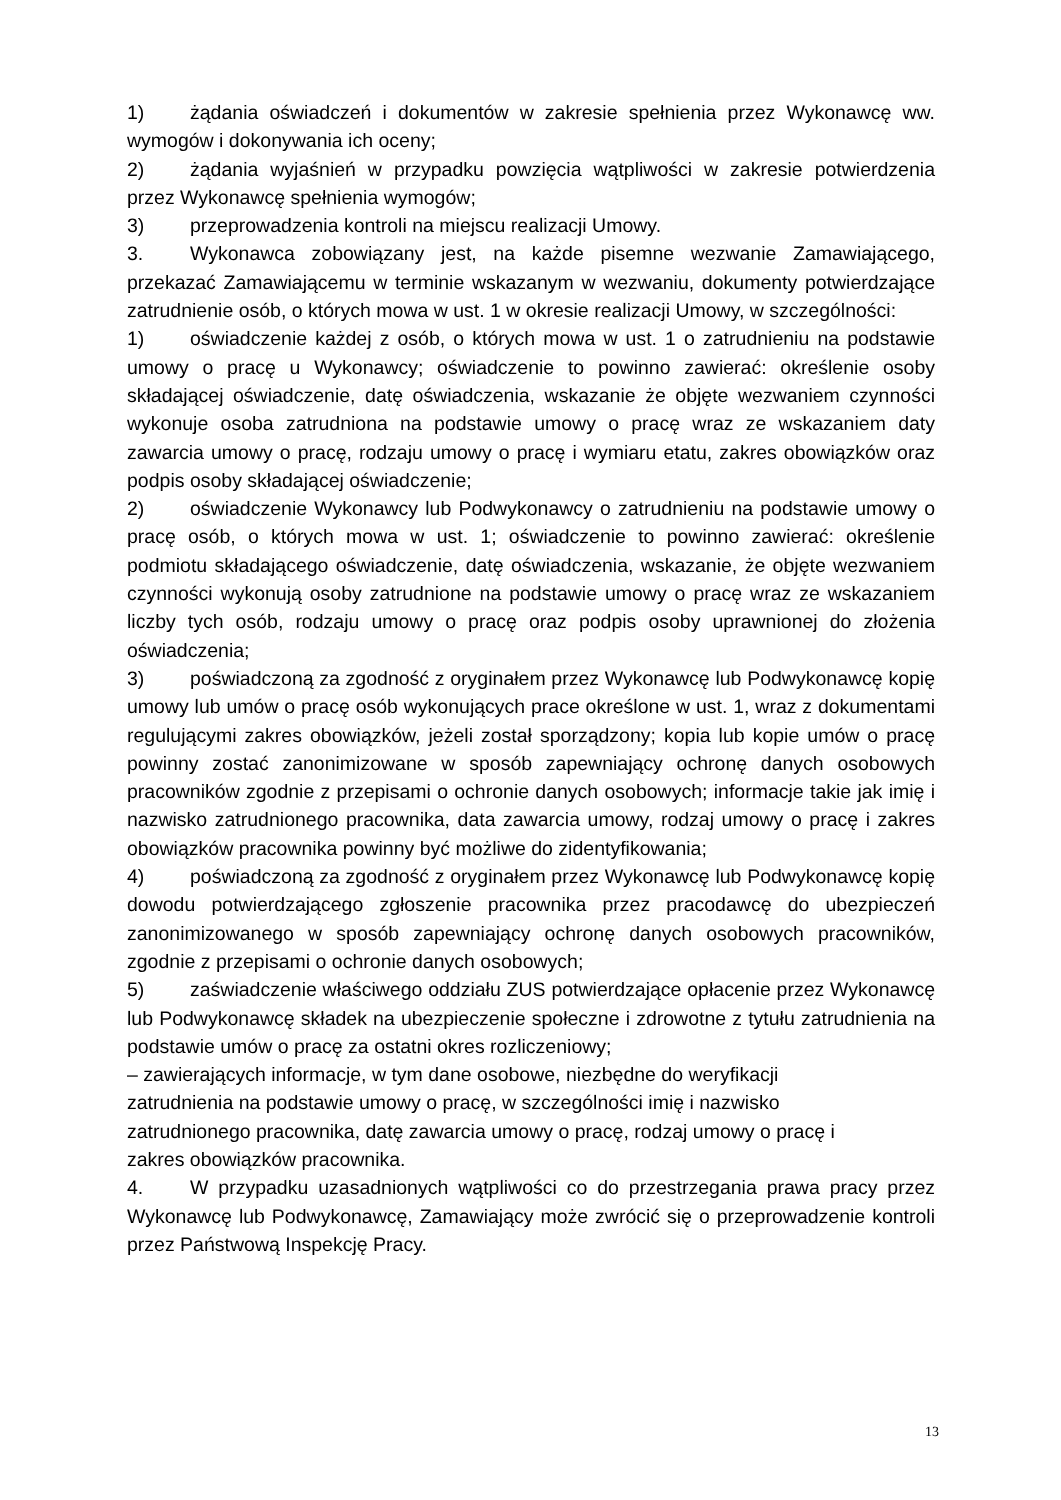1) żądania oświadczeń i dokumentów w zakresie spełnienia przez Wykonawcę ww. wymogów i dokonywania ich oceny;
2) żądania wyjaśnień w przypadku powzięcia wątpliwości w zakresie potwierdzenia przez Wykonawcę spełnienia wymogów;
3) przeprowadzenia kontroli na miejscu realizacji Umowy.
3. Wykonawca zobowiązany jest, na każde pisemne wezwanie Zamawiającego, przekazać Zamawiającemu w terminie wskazanym w wezwaniu, dokumenty potwierdzające zatrudnienie osób, o których mowa w ust. 1 w okresie realizacji Umowy, w szczególności:
1) oświadczenie każdej z osób, o których mowa w ust. 1 o zatrudnieniu na podstawie umowy o pracę u Wykonawcy; oświadczenie to powinno zawierać: określenie osoby składającej oświadczenie, datę oświadczenia, wskazanie że objęte wezwaniem czynności wykonuje osoba zatrudniona na podstawie umowy o pracę wraz ze wskazaniem daty zawarcia umowy o pracę, rodzaju umowy o pracę i wymiaru etatu, zakres obowiązków oraz podpis osoby składającej oświadczenie;
2) oświadczenie Wykonawcy lub Podwykonawcy o zatrudnieniu na podstawie umowy o pracę osób, o których mowa w ust. 1; oświadczenie to powinno zawierać: określenie podmiotu składającego oświadczenie, datę oświadczenia, wskazanie, że objęte wezwaniem czynności wykonują osoby zatrudnione na podstawie umowy o pracę wraz ze wskazaniem liczby tych osób, rodzaju umowy o pracę oraz podpis osoby uprawnionej do złożenia oświadczenia;
3) poświadczoną za zgodność z oryginałem przez Wykonawcę lub Podwykonawcę kopię umowy lub umów o pracę osób wykonujących prace określone w ust. 1, wraz z dokumentami regulującymi zakres obowiązków, jeżeli został sporządzony; kopia lub kopie umów o pracę powinny zostać zanonimizowane w sposób zapewniający ochronę danych osobowych pracowników zgodnie z przepisami o ochronie danych osobowych; informacje takie jak imię i nazwisko zatrudnionego pracownika, data zawarcia umowy, rodzaj umowy o pracę i zakres obowiązków pracownika powinny być możliwe do zidentyfikowania;
4) poświadczoną za zgodność z oryginałem przez Wykonawcę lub Podwykonawcę kopię dowodu potwierdzającego zgłoszenie pracownika przez pracodawcę do ubezpieczeń zanonimizowanego w sposób zapewniający ochronę danych osobowych pracowników, zgodnie z przepisami o ochronie danych osobowych;
5) zaświadczenie właściwego oddziału ZUS potwierdzające opłacenie przez Wykonawcę lub Podwykonawcę składek na ubezpieczenie społeczne i zdrowotne z tytułu zatrudnienia na podstawie umów o pracę za ostatni okres rozliczeniowy;
– zawierających informacje, w tym dane osobowe, niezbędne do weryfikacji
zatrudnienia na podstawie umowy o pracę, w szczególności imię i nazwisko
zatrudnionego pracownika, datę zawarcia umowy o pracę, rodzaj umowy o pracę i
zakres obowiązków pracownika.
4. W przypadku uzasadnionych wątpliwości co do przestrzegania prawa pracy przez Wykonawcę lub Podwykonawcę, Zamawiający może zwrócić się o przeprowadzenie kontroli przez Państwową Inspekcję Pracy.
13